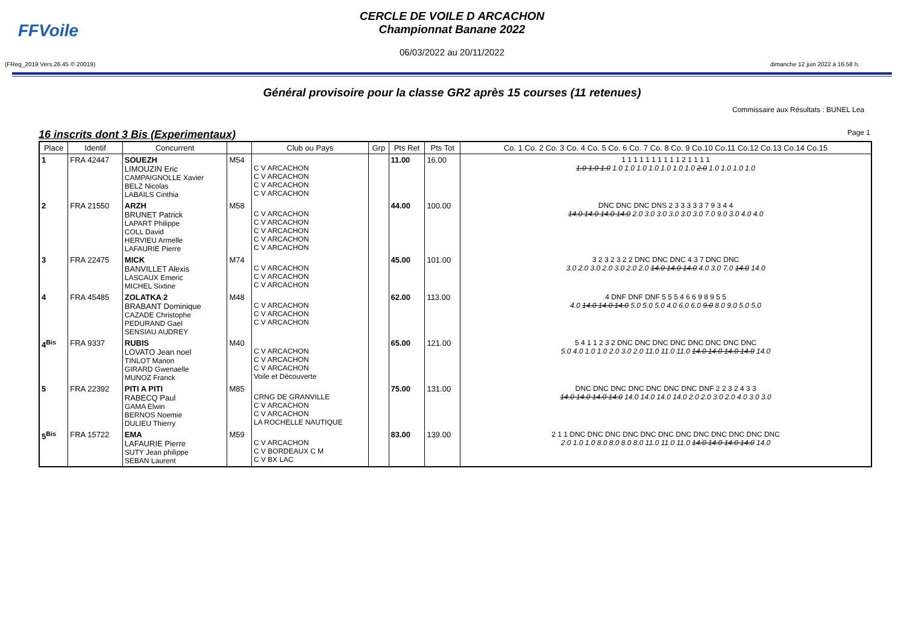FFVoile
CERCLE DE VOILE D ARCACHON
Championnat Banane 2022
06/03/2022 au 20/11/2022
(FReg_2019 Vers.26.45 © 20019) dimanche 12 juin 2022 à 16.58 h.
Général provisoire pour la classe GR2 après 15 courses (11 retenues)
Commissaire aux Résultats : BUNEL Lea
16 inscrits dont 3 Bis (Experimentaux) Page 1
| Place | Identif | Concurrent | | Club ou Pays | Grp | Pts Ret | Pts Tot | Co. 1 Co. 2 Co. 3 Co. 4 Co. 5 Co. 6 Co. 7 Co. 8 Co. 9 Co.10 Co.11 Co.12 Co.13 Co.14 Co.15 |
| --- | --- | --- | --- | --- | --- | --- | --- | --- |
| 1 | FRA 42447 | SOUEZH LIMOUZIN Eric CAMPAIGNOLLE Xavier BELZ Nicolas LABAILS Cinthia | M54 | C V ARCACHON C V ARCACHON C V ARCACHON C V ARCACHON | | 11.00 | 16.00 | 1 1 1 1 1 1 1 1 1 1 2 1 1 1 1 1.0 1.0 1.0 1.0 1.0 1.0 1.0 1.0 1.0 1.0 2.0 1.0 1.0 1.0 1.0 |
| 2 | FRA 21550 | ARZH BRUNET Patrick LAPART Philippe COLL David HERVIEU Armelle LAFAURIE Pierre | M58 | C V ARCACHON C V ARCACHON C V ARCACHON C V ARCACHON C V ARCACHON | | 44.00 | 100.00 | DNC DNC DNC DNS 2 3 3 3 3 3 7 9 3 4 4 14.0 14.0 14.0 14.0 2.0 3.0 3.0 3.0 3.0 3.0 7.0 9.0 3.0 4.0 4.0 |
| 3 | FRA 22475 | MICK BANVILLET Alexis LASCAUX Emeric MICHEL Sixtine | M74 | C V ARCACHON C V ARCACHON C V ARCACHON | | 45.00 | 101.00 | 3 2 3 2 3 2 2 DNC DNC DNC 4 3 7 DNC DNC 3.0 2.0 3.0 2.0 3.0 2.0 2.0 14.0 14.0 14.0 4.0 3.0 7.0 14.0 14.0 |
| 4 | FRA 45485 | ZOLATKA 2 BRABANT Dominique CAZADE Christophe PEDURAND Gael SENSIAU AUDREY | M48 | C V ARCACHON C V ARCACHON C V ARCACHON | | 62.00 | 113.00 | 4 DNF DNF DNF 5 5 5 4 6 6 9 8 9 5 5 4.0 14.0 14.0 14.0 5.0 5.0 5.0 4.0 6.0 6.0 9.0 8.0 9.0 5.0 5.0 |
| 4<sup>Bis</sup> | FRA 9337 | RUBIS LOVATO Jean noel TINLOT Manon GIRARD Gwenaelle MUNOZ Franck | M40 | C V ARCACHON C V ARCACHON C V ARCACHON Voile et Découverte | | 65.00 | 121.00 | 5 4 1 1 2 3 2 DNC DNC DNC DNC DNC DNC DNC DNC 5.0 4.0 1.0 1.0 2.0 3.0 2.0 11.0 11.0 11.0 14.0 14.0 14.0 14.0 14.0 |
| 5 | FRA 22392 | PITI A PITI RABECQ Paul GAMA Elwin BERNOS Noemie DULIEU Thierry | M85 | CRNG DE GRANVILLE C V ARCACHON C V ARCACHON LA ROCHELLE NAUTIQUE | | 75.00 | 131.00 | DNC DNC DNC DNC DNC DNC DNC DNF 2 2 3 2 4 3 3 14.0 14.0 14.0 14.0 14.0 14.0 14.0 14.0 2.0 2.0 3.0 2.0 4.0 3.0 3.0 |
| 5<sup>Bis</sup> | FRA 15722 | EMA LAFAURIE Pierre SUTY Jean philippe SEBAN Laurent | M59 | C V ARCACHON C V BORDEAUX C M C V BX LAC | | 83.00 | 139.00 | 2 1 1 DNC DNC DNC DNC DNC DNC DNC DNC DNC DNC DNC DNC 2.0 1.0 1.0 8.0 8.0 8.0 8.0 11.0 11.0 11.0 14.0 14.0 14.0 14.0 14.0 |